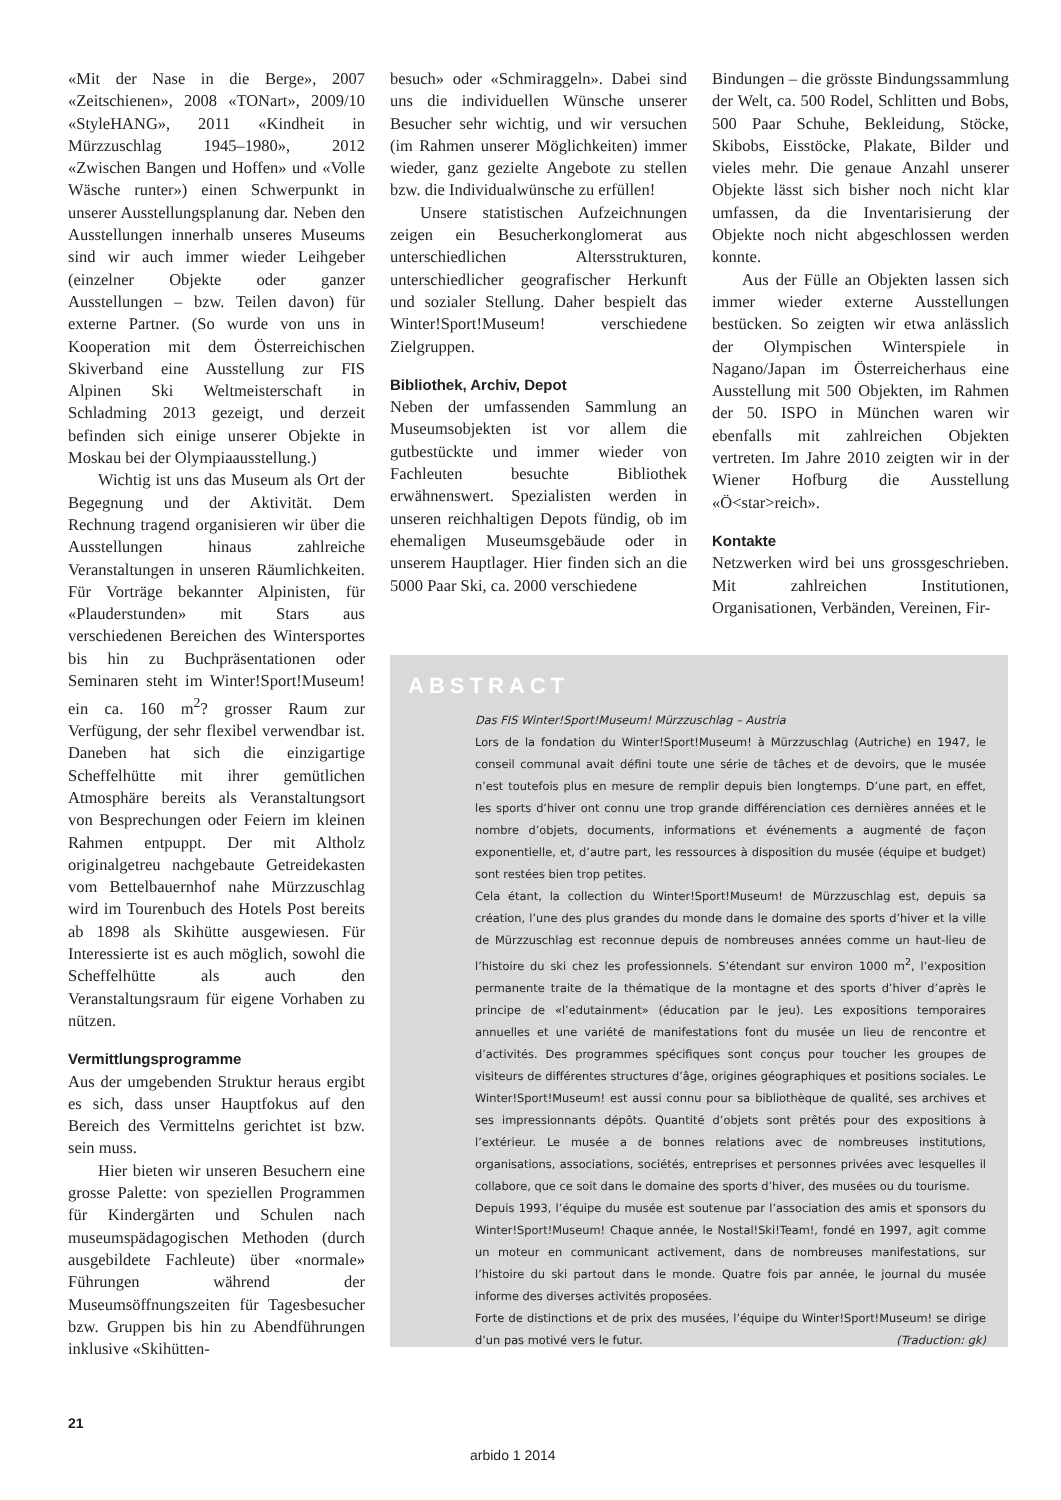«Mit der Nase in die Berge», 2007 «Zeitschienen», 2008 «TONart», 2009/10 «StyleHANG», 2011 «Kindheit in Mürzzuschlag 1945–1980», 2012 «Zwischen Bangen und Hoffen» und «Volle Wäsche runter») einen Schwerpunkt in unserer Ausstellungsplanung dar. Neben den Ausstellungen innerhalb unseres Museums sind wir auch immer wieder Leihgeber (einzelner Objekte oder ganzer Ausstellungen – bzw. Teilen davon) für externe Partner. (So wurde von uns in Kooperation mit dem Österreichischen Skiverband eine Ausstellung zur FIS Alpinen Ski Weltmeisterschaft in Schladming 2013 gezeigt, und derzeit befinden sich einige unserer Objekte in Moskau bei der Olympiaausstellung.)
Wichtig ist uns das Museum als Ort der Begegnung und der Aktivität. Dem Rechnung tragend organisieren wir über die Ausstellungen hinaus zahlreiche Veranstaltungen in unseren Räumlichkeiten. Für Vorträge bekannter Alpinisten, für «Plauderstunden» mit Stars aus verschiedenen Bereichen des Wintersportes bis hin zu Buchpräsentationen oder Seminaren steht im Winter!Sport!Museum! ein ca. 160 m<sup>2</sup>? grosser Raum zur Verfügung, der sehr flexibel verwendbar ist. Daneben hat sich die einzigartige Scheffelhütte mit ihrer gemütlichen Atmosphäre bereits als Veranstaltungsort von Besprechungen oder Feiern im kleinen Rahmen entpuppt. Der mit Altholz originalgetreu nachgebaute Getreidekasten vom Bettelbauernhof nahe Mürzzuschlag wird im Tourenbuch des Hotels Post bereits ab 1898 als Skihütte ausgewiesen. Für Interessierte ist es auch möglich, sowohl die Scheffelhütte als auch den Veranstaltungsraum für eigene Vorhaben zu nützen.
Vermittlungsprogramme
Aus der umgebenden Struktur heraus ergibt es sich, dass unser Hauptfokus auf den Bereich des Vermittelns gerichtet ist bzw. sein muss.
Hier bieten wir unseren Besuchern eine grosse Palette: von speziellen Programmen für Kindergärten und Schulen nach museumspädagogischen Methoden (durch ausgebildete Fachleute) über «normale» Führungen während der Museumsöffnungszeiten für Tagesbesucher bzw. Gruppen bis hin zu Abendführungen inklusive «Skihütten-
besuch» oder «Schmiraggeln». Dabei sind uns die individuellen Wünsche unserer Besucher sehr wichtig, und wir versuchen (im Rahmen unserer Möglichkeiten) immer wieder, ganz gezielte Angebote zu stellen bzw. die Individualwünsche zu erfüllen!
Unsere statistischen Aufzeichnungen zeigen ein Besucherkonglomerat aus unterschiedlichen Altersstrukturen, unterschiedlicher geografischer Herkunft und sozialer Stellung. Daher bespielt das Winter!Sport!Museum! verschiedene Zielgruppen.
Bibliothek, Archiv, Depot
Neben der umfassenden Sammlung an Museumsobjekten ist vor allem die gutbestückte und immer wieder von Fachleuten besuchte Bibliothek erwähnenswert. Spezialisten werden in unseren reichhaltigen Depots fündig, ob im ehemaligen Museumsgebäude oder in unserem Hauptlager. Hier finden sich an die 5000 Paar Ski, ca. 2000 verschiedene
Bindungen – die grösste Bindungssammlung der Welt, ca. 500 Rodel, Schlitten und Bobs, 500 Paar Schuhe, Bekleidung, Stöcke, Skibobs, Eisstöcke, Plakate, Bilder und vieles mehr. Die genaue Anzahl unserer Objekte lässt sich bisher noch nicht klar umfassen, da die Inventarisierung der Objekte noch nicht abgeschlossen werden konnte.
Aus der Fülle an Objekten lassen sich immer wieder externe Ausstellungen bestücken. So zeigten wir etwa anlässlich der Olympischen Winterspiele in Nagano/Japan im Österreicherhaus eine Ausstellung mit 500 Objekten, im Rahmen der 50. ISPO in München waren wir ebenfalls mit zahlreichen Objekten vertreten. Im Jahre 2010 zeigten wir in der Wiener Hofburg die Ausstellung «Ö<star>reich».
Kontakte
Netzwerken wird bei uns grossgeschrieben. Mit zahlreichen Institutionen, Organisationen, Verbänden, Vereinen, Fir-
ABSTRACT
Das FIS Winter!Sport!Museum! Mürzzuschlag – Austria
Lors de la fondation du Winter!Sport!Museum! à Mürzzuschlag (Autriche) en 1947, le conseil communal avait défini toute une série de tâches et de devoirs, que le musée n’est toutefois plus en mesure de remplir depuis bien longtemps. D’une part, en effet, les sports d’hiver ont connu une trop grande différenciation ces dernières années et le nombre d’objets, documents, informations et événements a augmenté de façon exponentielle, et, d’autre part, les ressources à disposition du musée (équipe et budget) sont restées bien trop petites.
Cela étant, la collection du Winter!Sport!Museum! de Mürzzuschlag est, depuis sa création, l’une des plus grandes du monde dans le domaine des sports d’hiver et la ville de Mürzzuschlag est reconnue depuis de nombreuses années comme un haut-lieu de l’histoire du ski chez les professionnels. S’étendant sur environ 1000 m<sup>2</sup>, l’exposition permanente traite de la thématique de la montagne et des sports d’hiver d’après le principe de «l’edutainment» (éducation par le jeu). Les expositions temporaires annuelles et une variété de manifestations font du musée un lieu de rencontre et d’activités. Des programmes spécifiques sont conçus pour toucher les groupes de visiteurs de différentes structures d’âge, origines géographiques et positions sociales. Le Winter!Sport!Museum! est aussi connu pour sa bibliothèque de qualité, ses archives et ses impressionnants dépôts. Quantité d’objets sont prêtés pour des expositions à l’extérieur. Le musée a de bonnes relations avec de nombreuses institutions, organisations, associations, sociétés, entreprises et personnes privées avec lesquelles il collabore, que ce soit dans le domaine des sports d’hiver, des musées ou du tourisme.
Depuis 1993, l’équipe du musée est soutenue par l’association des amis et sponsors du Winter!Sport!Museum! Chaque année, le Nostal!Ski!Team!, fondé en 1997, agit comme un moteur en communicant activement, dans de nombreuses manifestations, sur l’histoire du ski partout dans le monde. Quatre fois par année, le journal du musée informe des diverses activités proposées.
Forte de distinctions et de prix des musées, l’équipe du Winter!Sport!Museum! se dirige d’un pas motivé vers le futur. (Traduction: gk)
21
arbido 1 2014